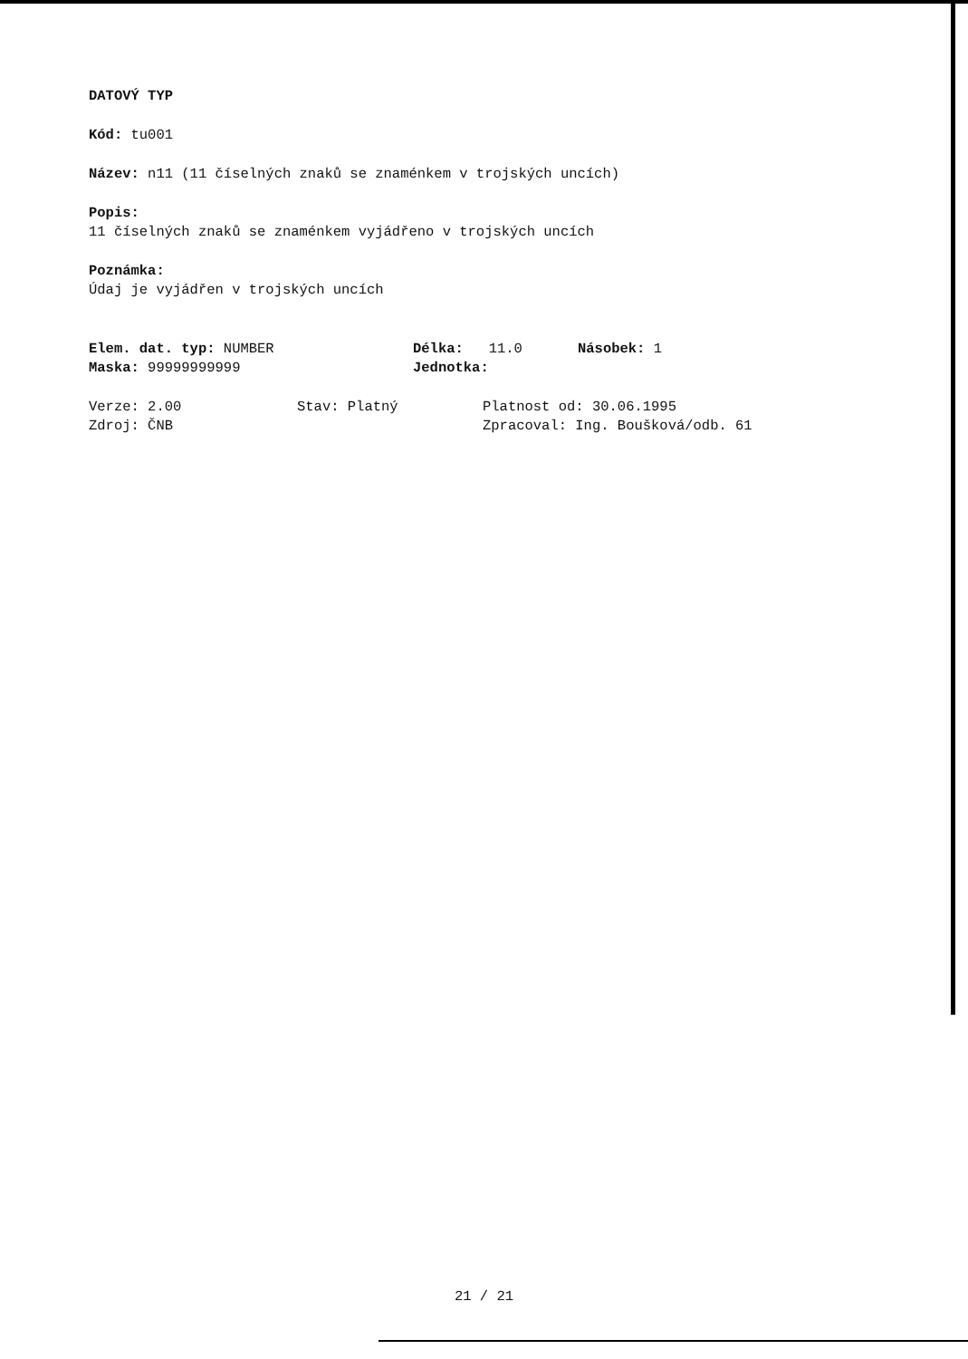DATOVÝ TYP
Kód: tu001
Název: n11 (11 číselných znaků se znaménkem v trojských uncích)
Popis:
11 číselných znaků se znaménkem vyjádřeno v trojských uncích
Poznámka:
Údaj je vyjádřen v trojských uncích
Elem. dat. typ: NUMBER Délka: 11.0 Násobek: 1
Maska: 99999999999 Jednotka:
Verze: 2.00 Stav: Platný Platnost od: 30.06.1995
Zdroj: ČNB Zpracoval: Ing. Boušková/odb. 61
21 / 21